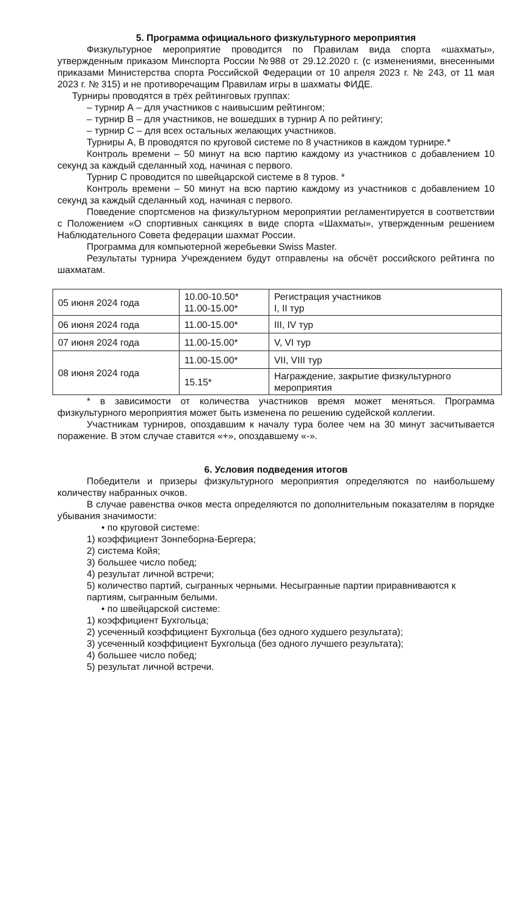5. Программа официального физкультурного мероприятия
Физкультурное мероприятие проводится по Правилам вида спорта «шахматы», утвержденным приказом Минспорта России №988 от 29.12.2020 г. (с изменениями, внесенными приказами Министерства спорта Российской Федерации от 10 апреля 2023 г. № 243, от 11 мая 2023 г. № 315) и не противоречащим Правилам игры в шахматы ФИДЕ.
Турниры проводятся в трёх рейтинговых группах:
– турнир А – для участников с наивысшим рейтингом;
– турнир В – для участников, не вошедших в турнир А по рейтингу;
– турнир С – для всех остальных желающих участников.
Турниры А, В проводятся по круговой системе по 8 участников в каждом турнире.*
Контроль времени – 50 минут на всю партию каждому из участников с добавлением 10 секунд за каждый сделанный ход, начиная с первого.
Турнир С проводится по швейцарской системе в 8 туров. *
Контроль времени – 50 минут на всю партию каждому из участников с добавлением 10 секунд за каждый сделанный ход, начиная с первого.
Поведение спортсменов на физкультурном мероприятии регламентируется в соответствии с Положением «О спортивных санкциях в виде спорта «Шахматы», утвержденным решением Наблюдательного Совета федерации шахмат России.
Программа для компьютерной жеребьевки Swiss Master.
Результаты турнира Учреждением будут отправлены на обсчёт российского рейтинга по шахматам.
| 05 июня 2024 года | 10.00-10.50* 11.00-15.00* | Регистрация участников I, II тур |
| 06 июня 2024 года | 11.00-15.00* | III, IV тур |
| 07 июня 2024 года | 11.00-15.00* | V, VI тур |
| 08 июня 2024 года | 11.00-15.00* | VII, VIII тур |
| | 15.15* | Награждение, закрытие физкультурного мероприятия |
* в зависимости от количества участников время может меняться. Программа физкультурного мероприятия может быть изменена по решению судейской коллегии.
Участникам турниров, опоздавшим к началу тура более чем на 30 минут засчитывается поражение. В этом случае ставится «+», опоздавшему «-».
6. Условия подведения итогов
Победители и призеры физкультурного мероприятия определяются по наибольшему количеству набранных очков.
В случае равенства очков места определяются по дополнительным показателям в порядке убывания значимости:
• по круговой системе:
1) коэффициент Зонneборна-Бергера;
2) система Койя;
3) большее число побед;
4) результат личной встречи;
5) количество партий, сыгранных черными. Несыгранные партии приравниваются к партиям, сыгранным белыми.
• по швейцарской системе:
1) коэффициент Бухгольца;
2) усеченный коэффициент Бухгольца (без одного худшего результата);
3) усеченный коэффициент Бухгольца (без одного лучшего результата);
4) большее число побед;
5) результат личной встречи.